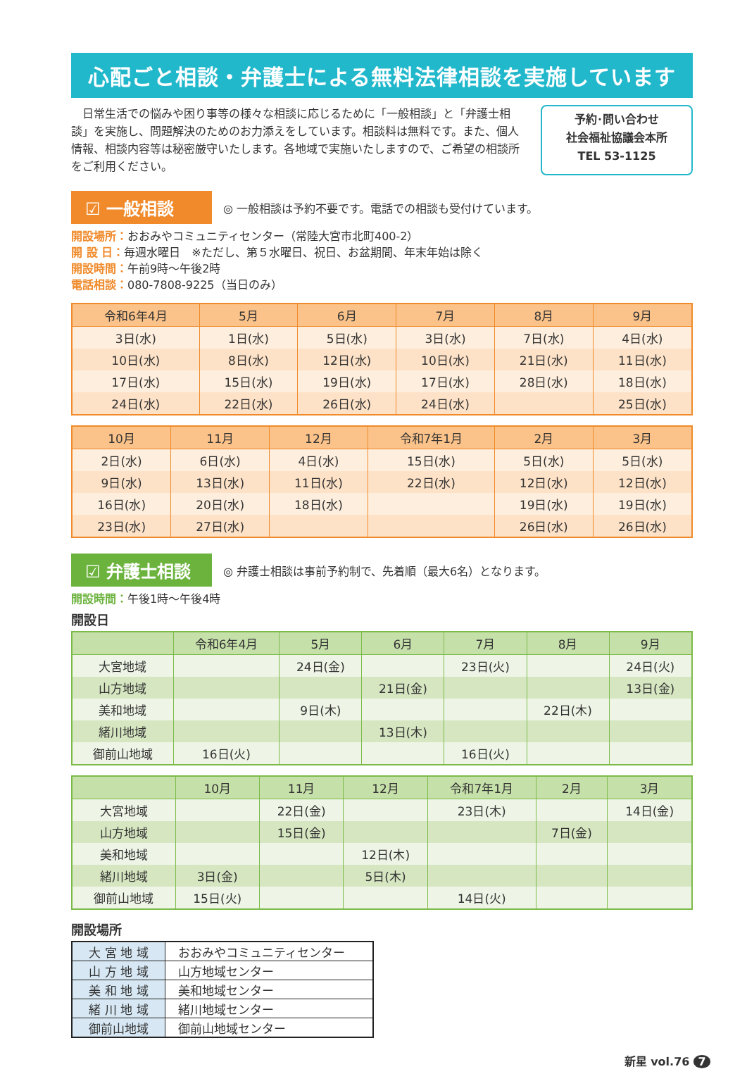心配ごと相談・弁護士による無料法律相談を実施しています
　日常生活での悩みや困り事等の様々な相談に応じるために「一般相談」と「弁護士相談」を実施し、問題解決のためのお力添えをしています。相談料は無料です。また、個人情報、相談内容等は秘密厳守いたします。各地域で実施いたしますので、ご希望の相談所をご利用ください。
予約･問い合わせ
社会福祉協議会本所
TEL 53-1125
☑ 一般相談
◎ 一般相談は予約不要です。電話での相談も受付けています。
開設場所：おおみやコミュニティセンター（常陸大宮市北町400-2）
開 設 日：毎週水曜日　※ただし、第５水曜日、祝日、お盆期間、年末年始は除く
開設時間：午前9時～午後2時
電話相談：080-7808-9225（当日のみ）
| 令和6年4月 | 5月 | 6月 | 7月 | 8月 | 9月 |
| --- | --- | --- | --- | --- | --- |
| 3日(水) | 1日(水) | 5日(水) | 3日(水) | 7日(水) | 4日(水) |
| 10日(水) | 8日(水) | 12日(水) | 10日(水) | 21日(水) | 11日(水) |
| 17日(水) | 15日(水) | 19日(水) | 17日(水) | 28日(水) | 18日(水) |
| 24日(水) | 22日(水) | 26日(水) | 24日(水) | | 25日(水) |
| 10月 | 11月 | 12月 | 令和7年1月 | 2月 | 3月 |
| --- | --- | --- | --- | --- | --- |
| 2日(水) | 6日(水) | 4日(水) | 15日(水) | 5日(水) | 5日(水) |
| 9日(水) | 13日(水) | 11日(水) | 22日(水) | 12日(水) | 12日(水) |
| 16日(水) | 20日(水) | 18日(水) | | 19日(水) | 19日(水) |
| 23日(水) | 27日(水) | | | 26日(水) | 26日(水) |
☑ 弁護士相談
◎ 弁護士相談は事前予約制で、先着順（最大6名）となります。
開設時間：午後1時～午後4時
開設日
| | 令和6年4月 | 5月 | 6月 | 7月 | 8月 | 9月 |
| --- | --- | --- | --- | --- | --- | --- |
| 大宮地域 | | 24日(金) | | 23日(火) | | 24日(火) |
| 山方地域 | | | 21日(金) | | | 13日(金) |
| 美和地域 | | 9日(木) | | | 22日(木) | |
| 緒川地域 | | | 13日(木) | | | |
| 御前山地域 | 16日(火) | | | 16日(火) | | |
| | 10月 | 11月 | 12月 | 令和7年1月 | 2月 | 3月 |
| --- | --- | --- | --- | --- | --- | --- |
| 大宮地域 | | 22日(金) | | 23日(木) | | 14日(金) |
| 山方地域 | | 15日(金) | | | 7日(金) | |
| 美和地域 | | | 12日(木) | | | |
| 緒川地域 | 3日(金) | | 5日(木) | | | |
| 御前山地域 | 15日(火) | | | 14日(火) | | |
開設場所
| 大 宮 地 域 | おおみやコミュニティセンター |
| 山 方 地 域 | 山方地域センター |
| 美 和 地 域 | 美和地域センター |
| 緒 川 地 域 | 緒川地域センター |
| 御前山地域 | 御前山地域センター |
新星 vol.76 7